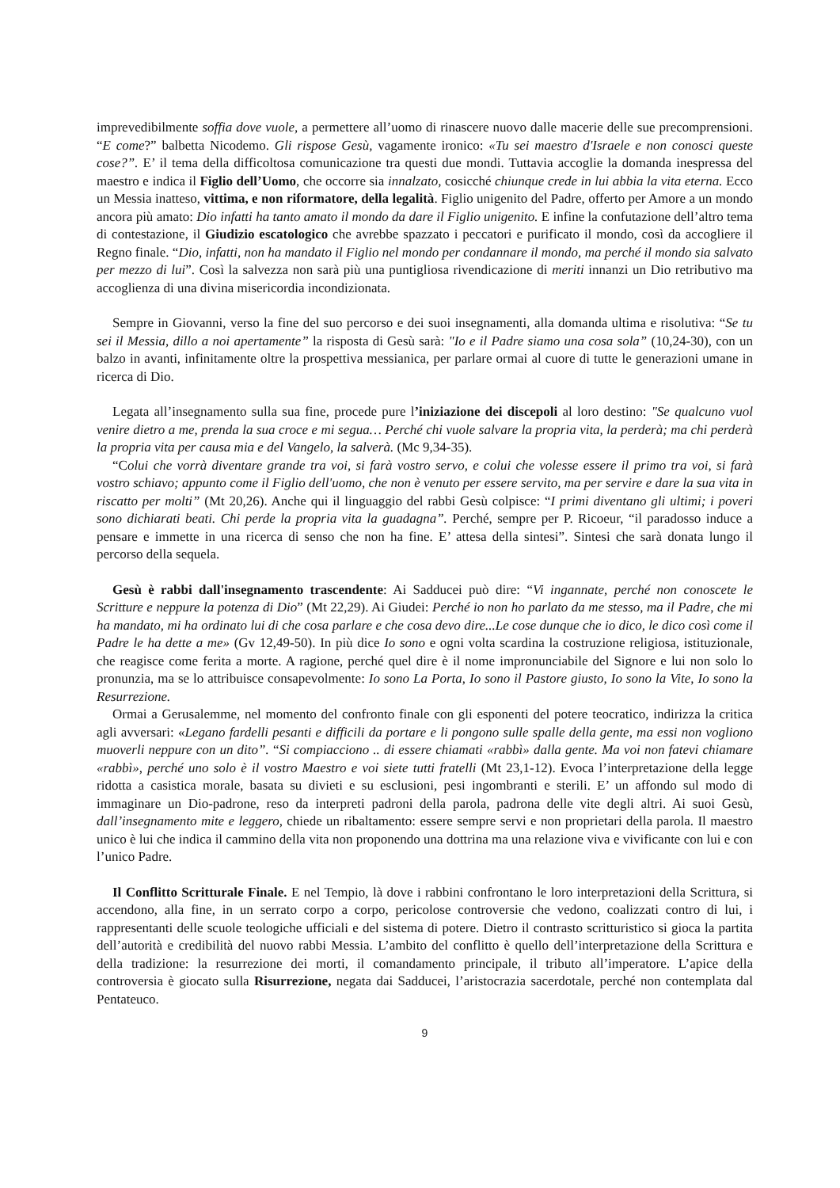imprevedibilmente soffia dove vuole, a permettere all’uomo di rinascere nuovo dalle macerie delle sue precomprensioni. “E come?” balbetta Nicodemo. Gli rispose Gesù, vagamente ironico: «Tu sei maestro d'Israele e non conosci queste cose?”. E’ il tema della difficoltosa comunicazione tra questi due mondi. Tuttavia accoglie la domanda inespressa del maestro e indica il Figlio dell’Uomo, che occorre sia innalzato, cosicché chiunque crede in lui abbia la vita eterna. Ecco un Messia inatteso, vittima, e non riformatore, della legalità. Figlio unigenito del Padre, offerto per Amore a un mondo ancora più amato: Dio infatti ha tanto amato il mondo da dare il Figlio unigenito. E infine la confutazione dell’altro tema di contestazione, il Giudizio escatologico che avrebbe spazzato i peccatori e purificato il mondo, così da accogliere il Regno finale. “Dio, infatti, non ha mandato il Figlio nel mondo per condannare il mondo, ma perché il mondo sia salvato per mezzo di lui”. Così la salvezza non sarà più una puntigliosa rivendicazione di meriti innanzi un Dio retributivo ma accoglienza di una divina misericordia incondizionata.
Sempre in Giovanni, verso la fine del suo percorso e dei suoi insegnamenti, alla domanda ultima e risolutiva: “Se tu sei il Messia, dillo a noi apertamente” la risposta di Gesù sarà: "Io e il Padre siamo una cosa sola” (10,24-30), con un balzo in avanti, infinitamente oltre la prospettiva messianica, per parlare ormai al cuore di tutte le generazioni umane in ricerca di Dio.
Legata all’insegnamento sulla sua fine, procede pure l’iniziazione dei discepoli al loro destino: "Se qualcuno vuol venire dietro a me, prenda la sua croce e mi segua… Perché chi vuole salvare la propria vita, la perderà; ma chi perderà la propria vita per causa mia e del Vangelo, la salverà. (Mc 9,34-35).
“Colui che vorrà diventare grande tra voi, si farà vostro servo, e colui che volesse essere il primo tra voi, si farà vostro schiavo; appunto come il Figlio dell'uomo, che non è venuto per essere servito, ma per servire e dare la sua vita in riscatto per molti” (Mt 20,26). Anche qui il linguaggio del rabbi Gesù colpisce: “I primi diventano gli ultimi; i poveri sono dichiarati beati. Chi perde la propria vita la guadagna”. Perché, sempre per P. Ricoeur, “il paradosso induce a pensare e immette in una ricerca di senso che non ha fine. E’ attesa della sintesi”. Sintesi che sarà donata lungo il percorso della sequela.
Gesù è rabbi dall'insegnamento trascendente: Ai Sadducei può dire: “Vi ingannate, perché non conoscete le Scritture e neppure la potenza di Dio” (Mt 22,29). Ai Giudei: Perché io non ho parlato da me stesso, ma il Padre, che mi ha mandato, mi ha ordinato lui di che cosa parlare e che cosa devo dire...Le cose dunque che io dico, le dico così come il Padre le ha dette a me» (Gv 12,49-50). In più dice Io sono e ogni volta scardina la costruzione religiosa, istituzionale, che reagisce come ferita a morte. A ragione, perché quel dire è il nome impronunciabile del Signore e lui non solo lo pronunzia, ma se lo attribuisce consapevolmente: Io sono La Porta, Io sono il Pastore giusto, Io sono la Vite, Io sono la Resurrezione.
Ormai a Gerusalemme, nel momento del confronto finale con gli esponenti del potere teocratico, indirizza la critica agli avversari: «Legano fardelli pesanti e difficili da portare e li pongono sulle spalle della gente, ma essi non vogliono muoverli neppure con un dito”. “Si compiacciono .. di essere chiamati «rabbì» dalla gente. Ma voi non fatevi chiamare «rabbì», perché uno solo è il vostro Maestro e voi siete tutti fratelli (Mt 23,1-12). Evoca l’interpretazione della legge ridotta a casistica morale, basata su divieti e su esclusioni, pesi ingombranti e sterili. E’ un affondo sul modo di immaginare un Dio-padrone, reso da interpreti padroni della parola, padrona delle vite degli altri. Ai suoi Gesù, dall’insegnamento mite e leggero, chiede un ribaltamento: essere sempre servi e non proprietari della parola. Il maestro unico è lui che indica il cammino della vita non proponendo una dottrina ma una relazione viva e vivificante con lui e con l’unico Padre.
Il Conflitto Scritturale Finale. E nel Tempio, là dove i rabbini confrontano le loro interpretazioni della Scrittura, si accendono, alla fine, in un serrato corpo a corpo, pericolose controversie che vedono, coalizzati contro di lui, i rappresentanti delle scuole teologiche ufficiali e del sistema di potere. Dietro il contrasto scritturistico si gioca la partita dell’autorità e credibilità del nuovo rabbi Messia. L’ambito del conflitto è quello dell’interpretazione della Scrittura e della tradizione: la resurrezione dei morti, il comandamento principale, il tributo all’imperatore. L’apice della controversia è giocato sulla Risurrezione, negata dai Sadducei, l’aristocrazia sacerdotale, perché non contemplata dal Pentateuco.
9